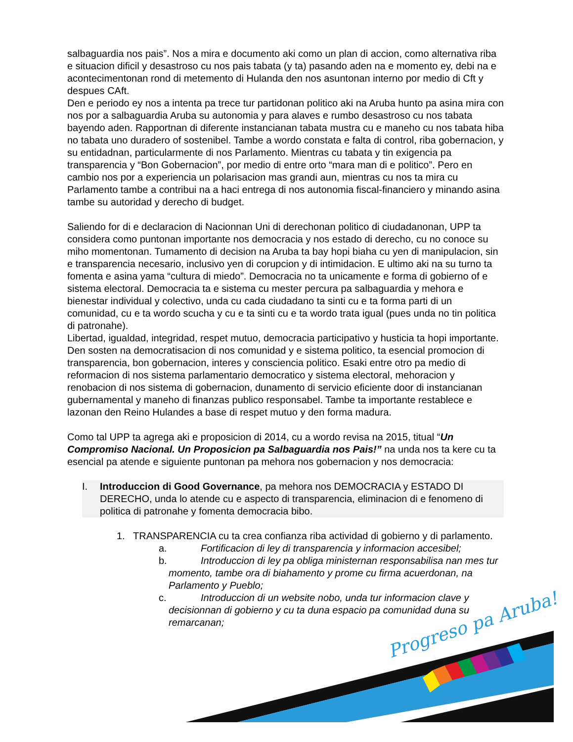Progreso pa Aruba!
salbaguardia nos pais”. Nos a mira e documento aki como un plan di accion, como alternativa riba e situacion dificil y desastroso cu nos pais tabata (y ta) pasando aden na e momento ey, debi na e acontecimentonan rond di metemento di Hulanda den nos asuntonan interno por medio di Cft y despues CAft.
Den e periodo ey nos a intenta pa trece tur partidonan politico aki na Aruba hunto pa asina mira con nos por a salbaguardia Aruba su autonomia y para alaves e rumbo desastroso cu nos tabata bayendo aden. Rapportnan di diferente instancianan tabata mustra cu e maneho cu nos tabata hiba no tabata uno duradero of sostenibel. Tambe a wordo constata e falta di control, riba gobernacion, y su entidadnan, particularmente di nos Parlamento. Mientras cu tabata y tin exigencia pa transparencia y “Bon Gobernacion”, por medio di entre orto “mara man di e politico”. Pero en cambio nos por a experiencia un polarisacion mas grandi aun, mientras cu nos ta mira cu Parlamento tambe a contribui na a haci entrega di nos autonomia fiscal-financiero y minando asina tambe su autoridad y derecho di budget.
Saliendo for di e declaracion di Nacionnan Uni di derechonan politico di ciudadanonan, UPP ta considera como puntonan importante nos democracia y nos estado di derecho, cu no conoce su miho momentonan. Tumamento di decision na Aruba ta bay hopi biaha cu yen di manipulacion, sin e transparencia necesario, inclusivo yen di corupcion y di intimidacion. E ultimo aki na su turno ta fomenta e asina yama “cultura di miedo”. Democracia no ta unicamente e forma di gobierno of e sistema electoral. Democracia ta e sistema cu mester percura pa salbaguardia y mehora e bienestar individual y colectivo, unda cu cada ciudadano ta sinti cu e ta forma parti di un comunidad, cu e ta wordo scucha y cu e ta sinti cu e ta wordo trata igual (pues unda no tin politica di patronahe).
Libertad, igualdad, integridad, respet mutuo, democracia participativo y husticia ta hopi importante. Den sosten na democratisacion di nos comunidad y e sistema politico, ta esencial promocion di transparencia, bon gobernacion, interes y consciencia politico. Esaki entre otro pa medio di reformacion di nos sistema parlamentario democratico y sistema electoral, mehoracion y renobacion di nos sistema di gobernacion, dunamento di servicio eficiente door di instancianan gubernamental y maneho di finanzas publico responsabel. Tambe ta importante restablece e lazonan den Reino Hulandes a base di respet mutuo y den forma madura.
Como tal UPP ta agrega aki e proposicion di 2014, cu a wordo revisa na 2015, titual “Un Compromiso Nacional. Un Proposicion pa Salbaguardia nos Pais!” na unda nos ta kere cu ta esencial pa atende e siguiente puntonan pa mehora nos gobernacion y nos democracia:
I. Introduccion di Good Governance, pa mehora nos DEMOCRACIA y ESTADO DI DERECHO, unda lo atende cu e aspecto di transparencia, eliminacion di e fenomeno di politica di patronahe y fomenta democracia bibo.
1. TRANSPARENCIA cu ta crea confianza riba actividad di gobierno y di parlamento.
a. Fortificacion di ley di transparencia y informacion accesibel;
b. Introduccion di ley pa obliga ministernan responsabilisa nan mes tur momento, tambe ora di biahamento y prome cu firma acuerdonan, na Parlamento y Pueblo;
c. Introduccion di un website nobo, unda tur informacion clave y decisionnan di gobierno y cu ta duna espacio pa comunidad duna su remarcanan;